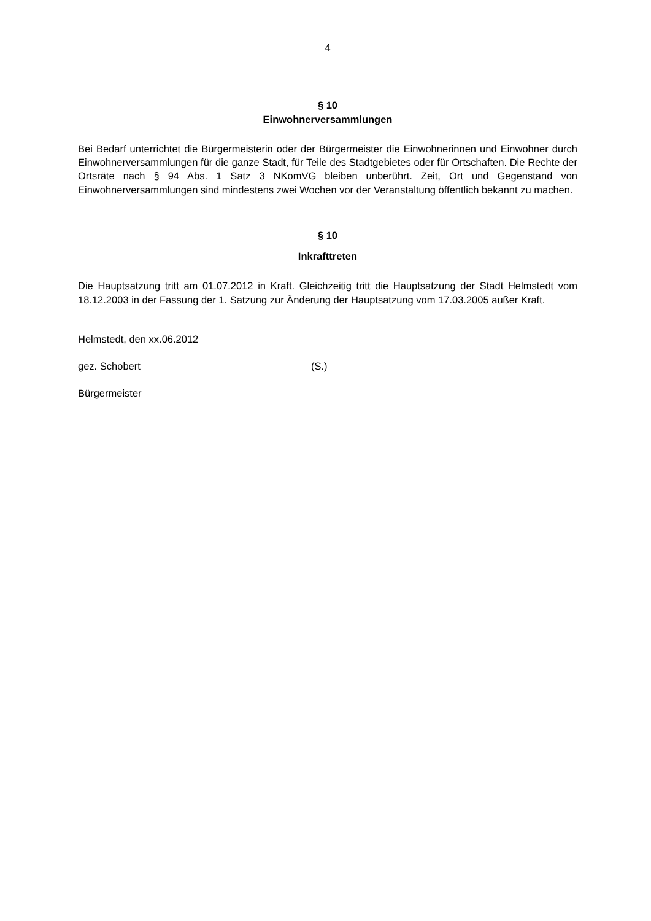4
§ 10
Einwohnerversammlungen
Bei Bedarf unterrichtet die Bürgermeisterin oder der Bürgermeister die Einwohnerinnen und Einwohner durch Einwohnerversammlungen für die ganze Stadt, für Teile des Stadtgebietes oder für Ortschaften. Die Rechte der Ortsräte nach § 94 Abs. 1 Satz 3 NKomVG bleiben unberührt. Zeit, Ort und Gegenstand von Einwohnerversammlungen sind mindestens zwei Wochen vor der Veranstaltung öffentlich bekannt zu machen.
§ 10
Inkrafttreten
Die Hauptsatzung tritt am 01.07.2012 in Kraft. Gleichzeitig tritt die Hauptsatzung der Stadt Helmstedt vom 18.12.2003 in der Fassung der 1. Satzung zur Änderung der Hauptsatzung vom 17.03.2005 außer Kraft.
Helmstedt, den xx.06.2012
gez. Schobert (S.)
Bürgermeister